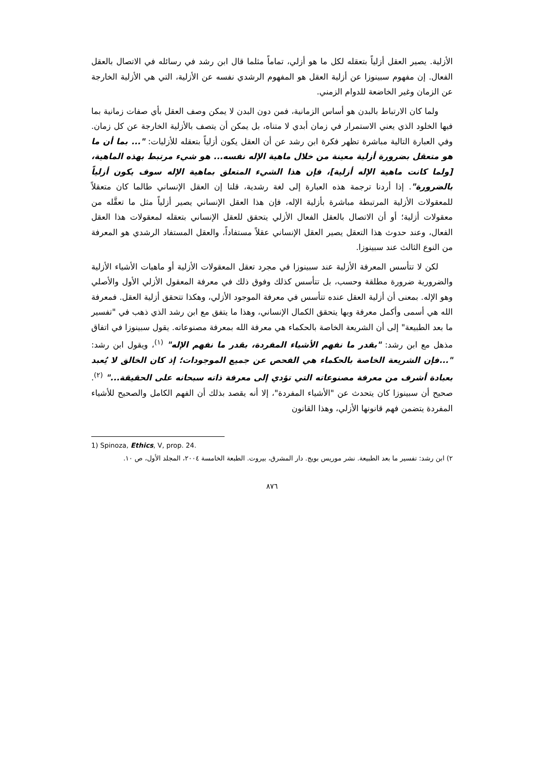الأزلية. يصير العقل أزلياً بتعقله لكل ما هو أزلي، تماماً مثلما قال ابن رشد في رسائله في الاتصال بالعقل الفعال. إن مفهوم سبينوزا عن أزلية العقل هو المفهوم الرشدي نفسه عن الأزلية، التي هي الأزلية الخارجة عن الزمان وغير الخاضعة للدوام الزمني.
ولما كان الارتباط بالبدن هو أساس الزمانية، فمن دون البدن لا يمكن وصف العقل بأي صفات زمانية بما فيها الخلود الذي يعني الاستمرار في زمان أبدي لا متناه، بل يمكن أن يتصف بالأزلية الخارجة عن كل زمان. وفي العبارة التالية مباشرة تظهر فكرة ابن رشد عن أن العقل يكون أزلياً بتعقله للأزليات: "... بما أن ما هو متعقل بضرورة أزلية معينة من خلال ماهية الإله نفسه... هو شيء مرتبط بهذه الماهية، [ولما كانت ماهية الإله أزلية]، فإن هذا الشيء المتعلق بماهية الإله سوف يكون أزلياً بالضرورة". إذا أردنا ترجمة هذه العبارة إلى لغة رشدية، قلنا إن العقل الإنساني طالما كان متعقلاً للمعقولات الأزلية المرتبطة مباشرة بأزلية الإله، فإن هذا العقل الإنساني يصير أزلياً مثل ما تعقَّله من معقولات أزلية؛ أو أن الاتصال بالعقل الفعال الأزلي يتحقق للعقل الإنساني بتعقله لمعقولات هذا العقل الفعال، وعند حدوث هذا التعقل يصير العقل الإنساني عقلاً مستفاداً، والعقل المستفاد الرشدي هو المعرفة من النوع الثالث عند سبينوزا.
لكن لا تتأسس المعرفة الأزلية عند سبينوزا في مجرد تعقل المعقولات الأزلية أو ماهيات الأشياء الأزلية والضرورية ضرورة مطلقة وحسب، بل تتأسس كذلك وفوق ذلك في معرفة المعقول الأزلي الأول والأصلي وهو الإله. بمعنى أن أزلية العقل عنده تتأسس في معرفة الموجود الأزلي، وهكذا تتحقق أزلية العقل. فمعرفة الله هي أسمى وأكمل معرفة وبها يتحقق الكمال الإنساني، وهذا ما يتفق مع ابن رشد الذي ذهب في "تفسير ما بعد الطبيعة" إلى أن الشريعة الخاصة بالحكماء هي معرفة الله بمعرفة مصنوعاته. يقول سبينوزا في اتفاق مذهل مع ابن رشد: "بقدر ما نفهم الأشياء المفردة، بقدر ما نفهم الإله" <sup>(١)</sup>، ويقول ابن رشد: "...فإن الشريعة الخاصة بالحكماء هي الفحص عن جميع الموجودات؛ إذ كان الخالق لا يُعبد بعبادة أشرف من معرفة مصنوعاته التي تؤدي إلى معرفة ذاته سبحانه على الحقيقة..." <sup>(٢)</sup>. صحيح أن سبينوزا كان يتحدث عن "الأشياء المفردة"، إلا أنه يقصد بذلك أن الفهم الكامل والصحيح للأشياء المفردة يتضمن فهم قانونها الأزلي، وهذا القانون
1) Spinoza, Ethics, V, prop. 24.
٢) ابن رشد: تفسير ما بعد الطبيعة. نشر موريس بويج. دار المشرق، بيروت. الطبعة الخامسة ٢٠٠٤، المجلد الأول، ص ١٠.
٨٧٦